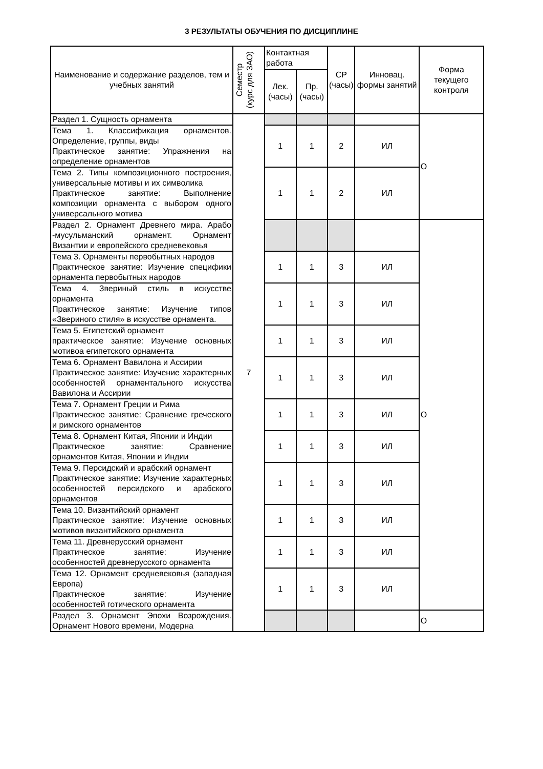3 РЕЗУЛЬТАТЫ ОБУЧЕНИЯ ПО ДИСЦИПЛИНЕ
| Наименование и содержание разделов, тем и учебных занятий | Семестр (курс для ЗАО) | Контактная работа | | СР (часы) | Инновац. формы занятий | Форма текущего контроля |
| --- | --- | --- | --- | --- | --- | --- |
| | | Лек. (часы) | Пр. (часы) | | | |
| Раздел 1. Сущность орнамента | 7 | | | | | О |
| Тема 1. Классификация орнаментов. Определение, группы, виды Практическое занятие: Упражнения на определение орнаментов | | 1 | 1 | 2 | ИЛ | |
| Тема 2. Типы композиционного построения, универсальные мотивы и их символика Практическое занятие: Выполнение композиции орнамента с выбором одного универсального мотива | | 1 | 1 | 2 | ИЛ | |
| Раздел 2. Орнамент Древнего мира. Арабо -мусульманский орнамент. Орнамент Византии и европейского средневековья | | | | | | О |
| Тема 3. Орнаменты первобытных народов Практическое занятие: Изучение специфики орнамента первобытных народов | | 1 | 1 | 3 | ИЛ | |
| Тема 4. Звериный стиль в искусстве орнамента Практическое занятие: Изучение типов «Звериного стиля» в искусстве орнамента. | | 1 | 1 | 3 | ИЛ | |
| Тема 5. Египетский орнамент практическое занятие: Изучение основных мотивоа египетского орнамента | | 1 | 1 | 3 | ИЛ | |
| Тема 6. Орнамент Вавилона и Ассирии Практическое занятие: Изучение характерных особенностей орнаментального искусства Вавилона и Ассирии | | 1 | 1 | 3 | ИЛ | |
| Тема 7. Орнамент Греции и Рима Практическое занятие: Сравнение греческого и римского орнаментов | | 1 | 1 | 3 | ИЛ | |
| Тема 8. Орнамент Китая, Японии и Индии Практическое занятие: Сравнение орнаментов Китая, Японии и Индии | | 1 | 1 | 3 | ИЛ | |
| Тема 9. Персидский и арабский орнамент Практическое занятие: Изучение характерных особенностей персидского и арабского орнаментов | | 1 | 1 | 3 | ИЛ | |
| Тема 10. Византийский орнамент Практическое занятие: Изучение основных мотивов византийского орнамента | | 1 | 1 | 3 | ИЛ | |
| Тема 11. Древнерусский орнамент Практическое занятие: Изучение особенностей древнерусского орнамента | | 1 | 1 | 3 | ИЛ | |
| Тема 12. Орнамент средневековья (западная Европа) Практическое занятие: Изучение особенностей готического орнамента | | 1 | 1 | 3 | ИЛ | |
| Раздел 3. Орнамент Эпохи Возрождения. Орнамент Нового времени, Модерна | | | | | | О |